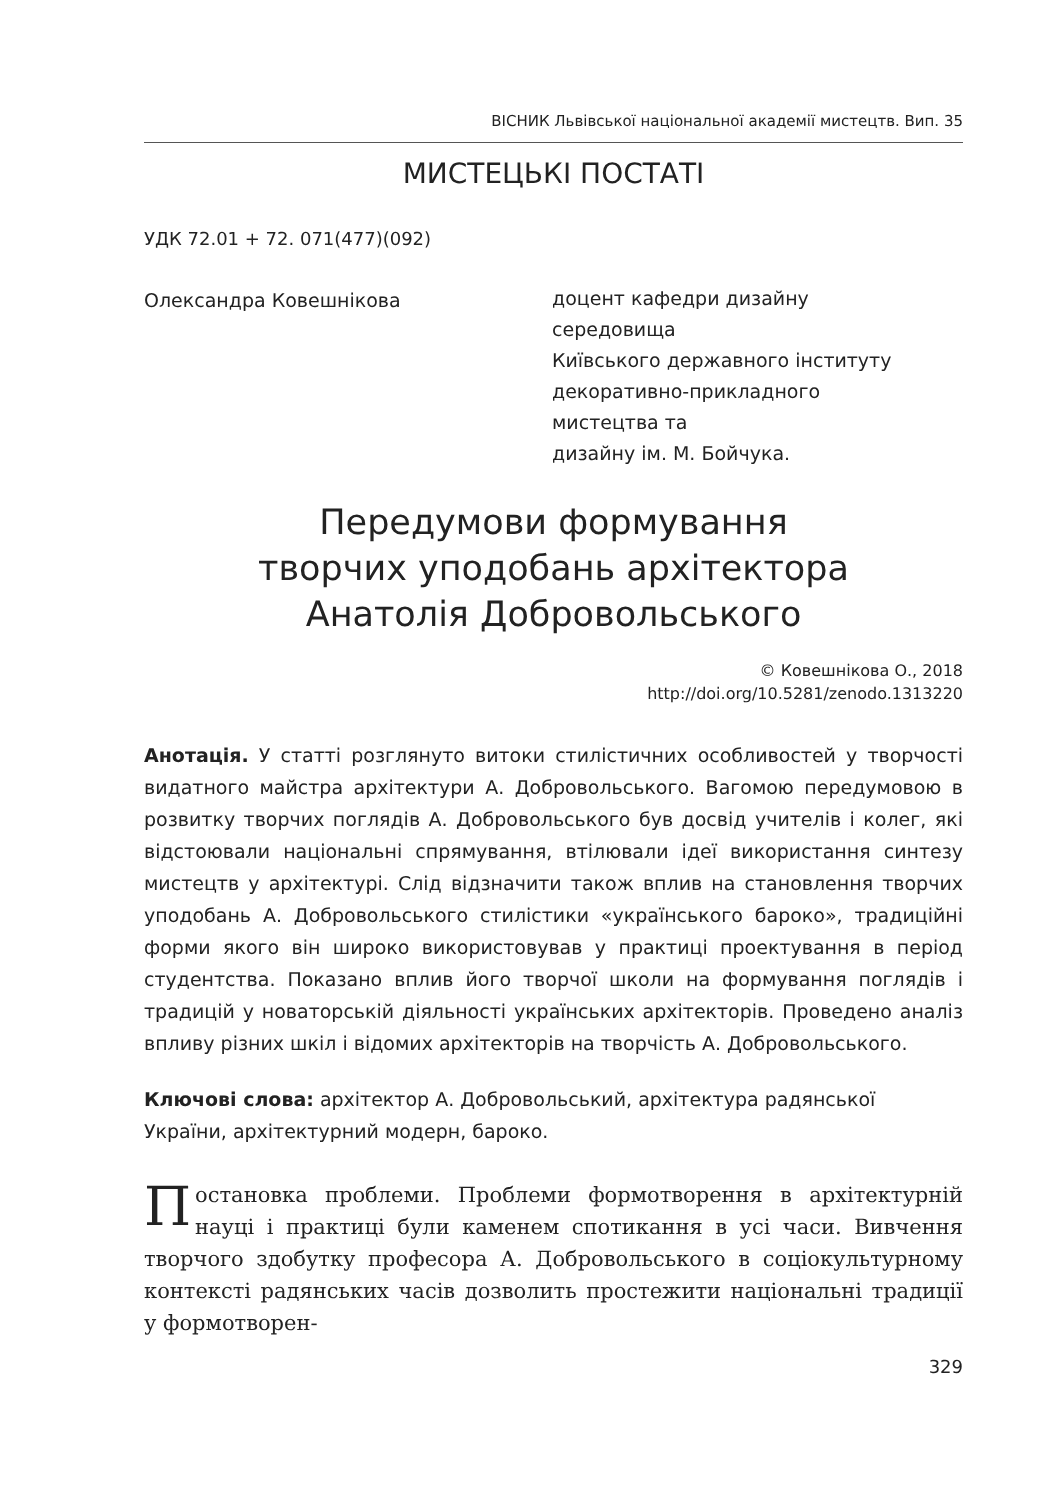ВІСНИК Львівської національної академії мистецтв. Вип. 35
МИСТЕЦЬКІ ПОСТАТІ
УДК 72.01 + 72. 071(477)(092)
Олександра Ковешнікова
доцент кафедри дизайну
середовища
Київського державного інституту
декоративно-прикладного
мистецтва та
дизайну ім. М. Бойчука.
Передумови формування
творчих уподобань архітектора
Анатолія Добровольського
© Ковешнікова О., 2018
http://doi.org/10.5281/zenodo.1313220
Анотація. У статті розглянуто витоки стилістичних особливостей у творчості видатного майстра архітектури А. Добровольського. Вагомою передумовою в розвитку творчих поглядів А. Добровольського був досвід учителів і колег, які відстоювали національні спрямування, втілювали ідеї використання синтезу мистецтв у архітектурі. Слід відзначити також вплив на становлення творчих уподобань А. Добровольського стилістики «українського бароко», традиційні форми якого він широко використовував у практиці проектування в період студентства. Показано вплив його творчої школи на формування поглядів і традицій у новаторській діяльності українських архітекторів. Проведено аналіз впливу різних шкіл і відомих архітекторів на творчість А. Добровольського.
Ключові слова: архітектор А. Добровольський, архітектура радянської України, архітектурний модерн, бароко.
Постановка проблеми. Проблеми формотворення в архітектурній науці і практиці були каменем спотикання в усі часи. Вивчення творчого здобутку професора А. Добровольського в соціокультурному контексті радянських часів дозволить простежити національні традиції у формотворен-
329